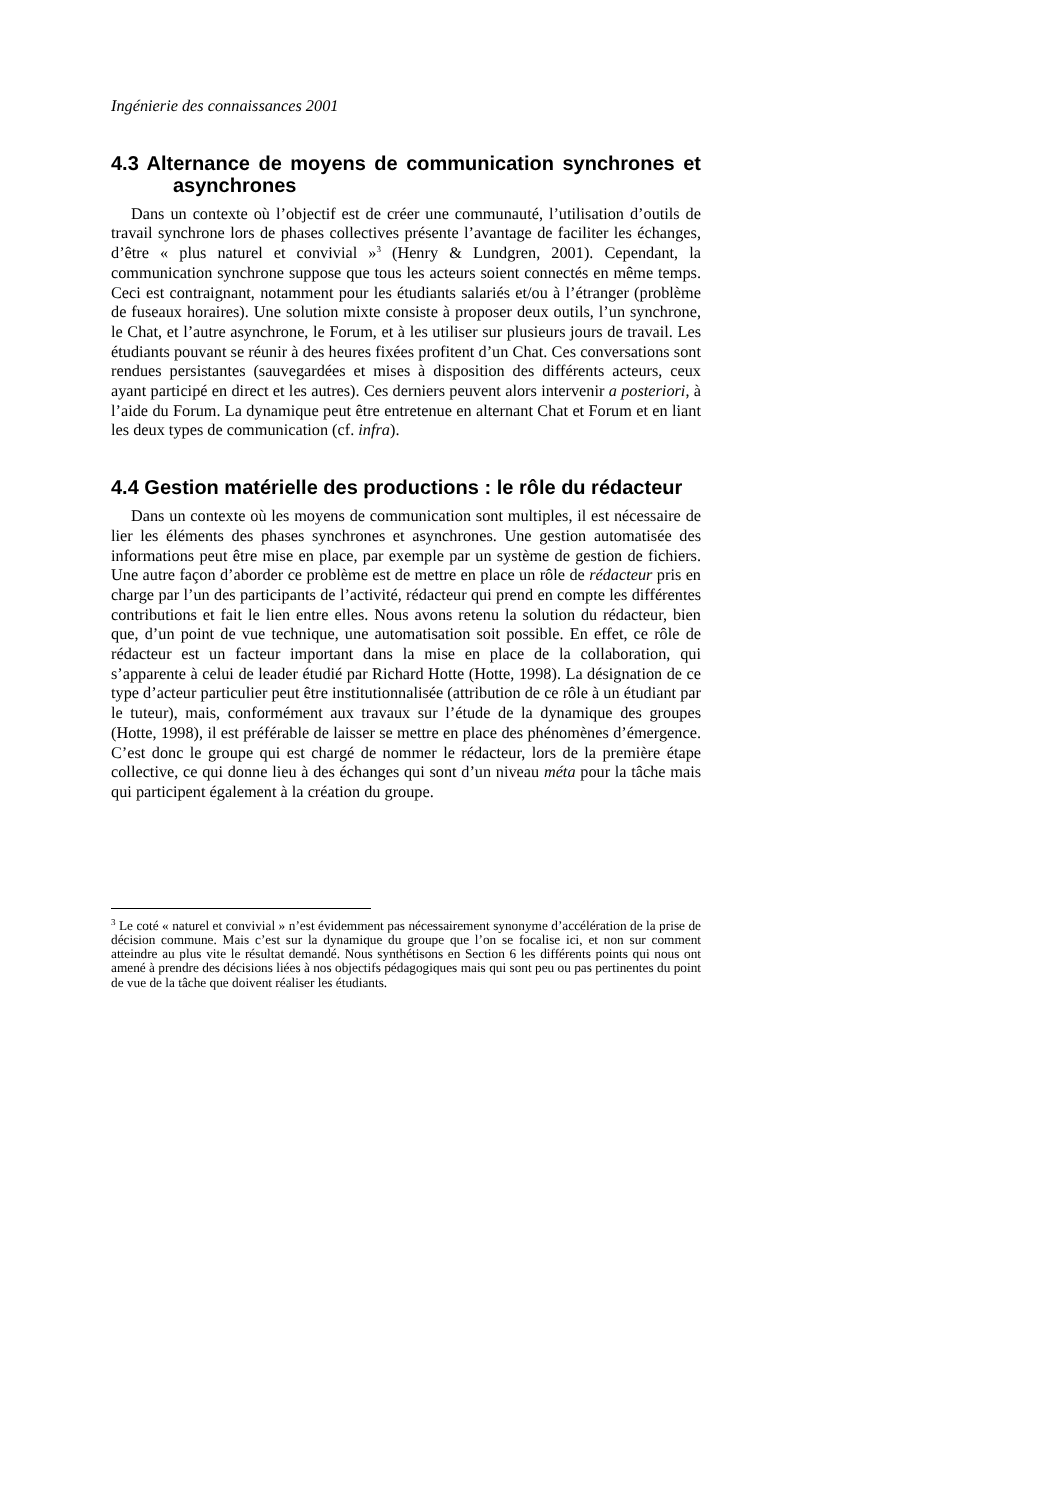Ingénierie des connaissances 2001
4.3 Alternance de moyens de communication synchrones et asynchrones
Dans un contexte où l’objectif est de créer une communauté, l’utilisation d’outils de travail synchrone lors de phases collectives présente l’avantage de faciliter les échanges, d’être « plus naturel et convivial »<sup>3</sup> (Henry & Lundgren, 2001). Cependant, la communication synchrone suppose que tous les acteurs soient connectés en même temps. Ceci est contraignant, notamment pour les étudiants salariés et/ou à l’étranger (problème de fuseaux horaires). Une solution mixte consiste à proposer deux outils, l’un synchrone, le Chat, et l’autre asynchrone, le Forum, et à les utiliser sur plusieurs jours de travail. Les étudiants pouvant se réunir à des heures fixées profitent d’un Chat. Ces conversations sont rendues persistantes (sauvegardées et mises à disposition des différents acteurs, ceux ayant participé en direct et les autres). Ces derniers peuvent alors intervenir a posteriori, à l’aide du Forum. La dynamique peut être entretenue en alternant Chat et Forum et en liant les deux types de communication (cf. infra).
4.4 Gestion matérielle des productions : le rôle du rédacteur
Dans un contexte où les moyens de communication sont multiples, il est nécessaire de lier les éléments des phases synchrones et asynchrones. Une gestion automatisée des informations peut être mise en place, par exemple par un système de gestion de fichiers. Une autre façon d’aborder ce problème est de mettre en place un rôle de rédacteur pris en charge par l’un des participants de l’activité, rédacteur qui prend en compte les différentes contributions et fait le lien entre elles. Nous avons retenu la solution du rédacteur, bien que, d’un point de vue technique, une automatisation soit possible. En effet, ce rôle de rédacteur est un facteur important dans la mise en place de la collaboration, qui s’apparente à celui de leader étudié par Richard Hotte (Hotte, 1998). La désignation de ce type d’acteur particulier peut être institutionnalisée (attribution de ce rôle à un étudiant par le tuteur), mais, conformément aux travaux sur l’étude de la dynamique des groupes (Hotte, 1998), il est préférable de laisser se mettre en place des phénomènes d’émergence. C’est donc le groupe qui est chargé de nommer le rédacteur, lors de la première étape collective, ce qui donne lieu à des échanges qui sont d’un niveau méta pour la tâche mais qui participent également à la création du groupe.
<sup>3</sup> Le coté « naturel et convivial » n’est évidemment pas nécessairement synonyme d’accélération de la prise de décision commune. Mais c’est sur la dynamique du groupe que l’on se focalise ici, et non sur comment atteindre au plus vite le résultat demandé. Nous synthétisons en Section 6 les différents points qui nous ont amené à prendre des décisions liées à nos objectifs pédagogiques mais qui sont peu ou pas pertinentes du point de vue de la tâche que doivent réaliser les étudiants.